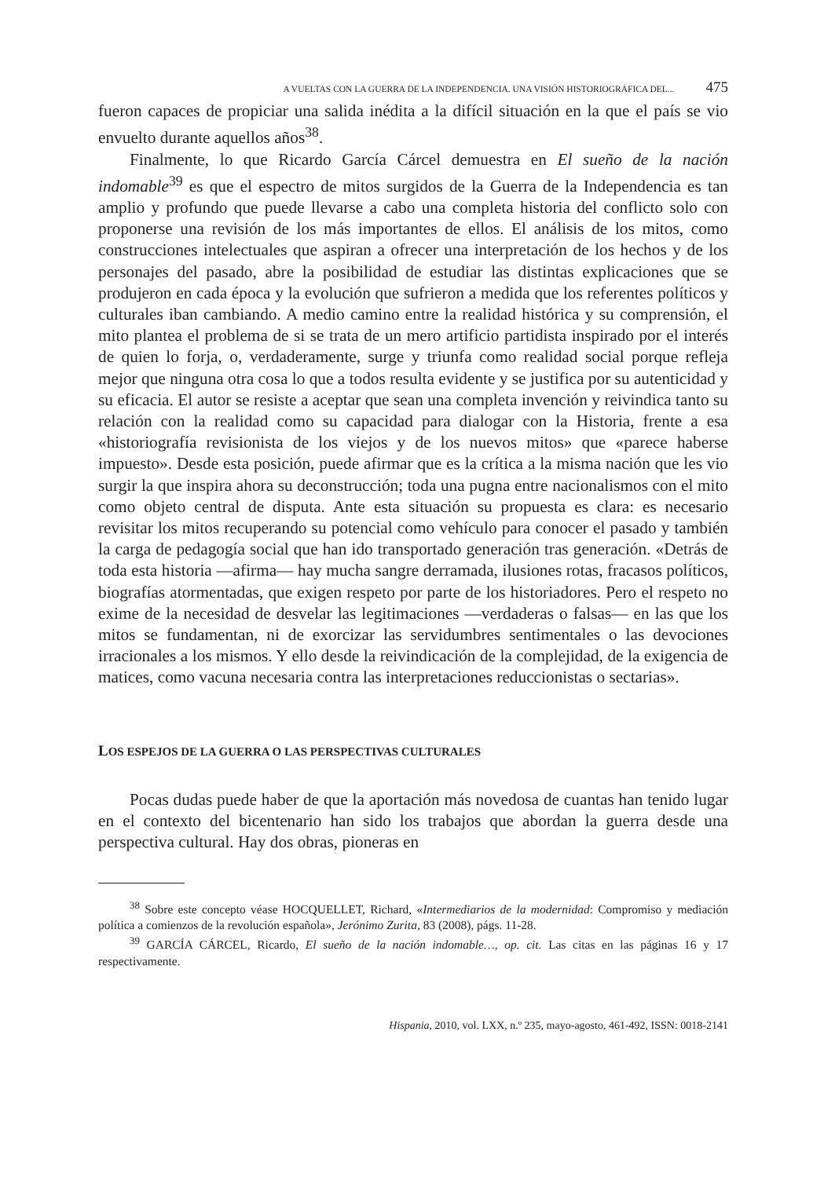A VUELTAS CON LA GUERRA DE LA INDEPENDENCIA. UNA VISIÓN HISTORIOGRÁFICA DEL... 475
fueron capaces de propiciar una salida inédita a la difícil situación en la que el país se vio envuelto durante aquellos años<sup>38</sup>.
Finalmente, lo que Ricardo García Cárcel demuestra en El sueño de la nación indomable<sup>39</sup> es que el espectro de mitos surgidos de la Guerra de la Independencia es tan amplio y profundo que puede llevarse a cabo una completa historia del conflicto solo con proponerse una revisión de los más importantes de ellos. El análisis de los mitos, como construcciones intelectuales que aspiran a ofrecer una interpretación de los hechos y de los personajes del pasado, abre la posibilidad de estudiar las distintas explicaciones que se produjeron en cada época y la evolución que sufrieron a medida que los referentes políticos y culturales iban cambiando. A medio camino entre la realidad histórica y su comprensión, el mito plantea el problema de si se trata de un mero artificio partidista inspirado por el interés de quien lo forja, o, verdaderamente, surge y triunfa como realidad social porque refleja mejor que ninguna otra cosa lo que a todos resulta evidente y se justifica por su autenticidad y su eficacia. El autor se resiste a aceptar que sean una completa invención y reivindica tanto su relación con la realidad como su capacidad para dialogar con la Historia, frente a esa «historiografía revisionista de los viejos y de los nuevos mitos» que «parece haberse impuesto». Desde esta posición, puede afirmar que es la crítica a la misma nación que les vio surgir la que inspira ahora su deconstrucción; toda una pugna entre nacionalismos con el mito como objeto central de disputa. Ante esta situación su propuesta es clara: es necesario revisitar los mitos recuperando su potencial como vehículo para conocer el pasado y también la carga de pedagogía social que han ido transportado generación tras generación. «Detrás de toda esta historia —afirma— hay mucha sangre derramada, ilusiones rotas, fracasos políticos, biografías atormentadas, que exigen respeto por parte de los historiadores. Pero el respeto no exime de la necesidad de desvelar las legitimaciones —verdaderas o falsas— en las que los mitos se fundamentan, ni de exorcizar las servidumbres sentimentales o las devociones irracionales a los mismos. Y ello desde la reivindicación de la complejidad, de la exigencia de matices, como vacuna necesaria contra las interpretaciones reduccionistas o sectarias».
LOS ESPEJOS DE LA GUERRA O LAS PERSPECTIVAS CULTURALES
Pocas dudas puede haber de que la aportación más novedosa de cuantas han tenido lugar en el contexto del bicentenario han sido los trabajos que abordan la guerra desde una perspectiva cultural. Hay dos obras, pioneras en
<sup>38</sup> Sobre este concepto véase HOCQUELLET, Richard, «Intermediarios de la modernidad: Compromiso y mediación política a comienzos de la revolución española», Jerónimo Zurita, 83 (2008), págs. 11-28.
<sup>39</sup> GARCÍA CÁRCEL, Ricardo, El sueño de la nación indomable…, op. cit. Las citas en las páginas 16 y 17 respectivamente.
Hispania, 2010, vol. LXX, n.º 235, mayo-agosto, 461-492, ISSN: 0018-2141